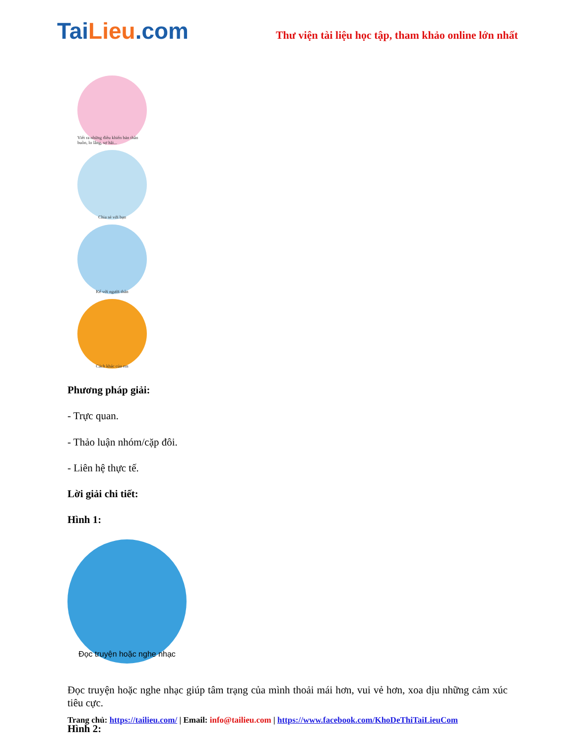TaiLieu.com
Thư viện tài liệu học tập, tham khảo online lớn nhất
Viết ra những điều khiến bản thân buồn, lo lắng, sợ hãi...
Chia sẻ với bạn
Kể với người thân
Cách khác của em
Phương pháp giải:
- Trực quan.
- Thảo luận nhóm/cặp đôi.
- Liên hệ thực tế.
Lời giải chi tiết:
Hình 1:
Đọc truyện hoặc nghe nhạc
Đọc truyện hoặc nghe nhạc giúp tâm trạng của mình thoải mái hơn, vui vẻ hơn, xoa dịu những cảm xúc tiêu cực.
Hình 2:
Trang chủ: https://tailieu.com/ | Email: info@tailieu.com | https://www.facebook.com/KhoDeThiTaiLieuCom